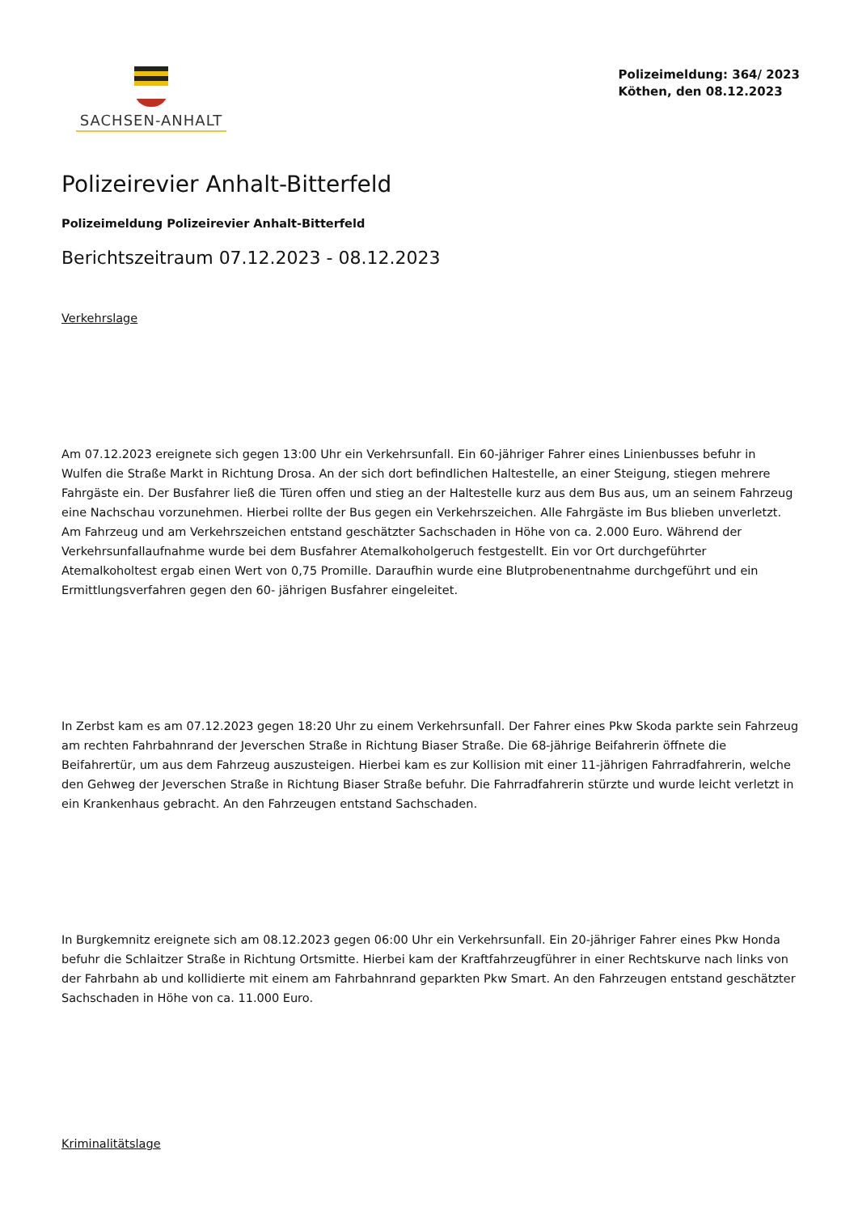SACHSEN-ANHALT
Polizeimeldung: 364/ 2023
Köthen, den 08.12.2023
Polizeirevier Anhalt-Bitterfeld
Polizeimeldung Polizeirevier Anhalt-Bitterfeld
Berichtszeitraum 07.12.2023 - 08.12.2023
Verkehrslage
Am 07.12.2023 ereignete sich gegen 13:00 Uhr ein Verkehrsunfall. Ein 60-jähriger Fahrer eines Linienbusses befuhr in Wulfen die Straße Markt in Richtung Drosa. An der sich dort befindlichen Haltestelle, an einer Steigung, stiegen mehrere Fahrgäste ein. Der Busfahrer ließ die Türen offen und stieg an der Haltestelle kurz aus dem Bus aus, um an seinem Fahrzeug eine Nachschau vorzunehmen. Hierbei rollte der Bus gegen ein Verkehrszeichen. Alle Fahrgäste im Bus blieben unverletzt. Am Fahrzeug und am Verkehrszeichen entstand geschätzter Sachschaden in Höhe von ca. 2.000 Euro. Während der Verkehrsunfallaufnahme wurde bei dem Busfahrer Atemalkoholgeruch festgestellt. Ein vor Ort durchgeführter Atemalkoholtest ergab einen Wert von 0,75 Promille. Daraufhin wurde eine Blutprobenentnahme durchgeführt und ein Ermittlungsverfahren gegen den 60- jährigen Busfahrer eingeleitet.
In Zerbst kam es am 07.12.2023 gegen 18:20 Uhr zu einem Verkehrsunfall. Der Fahrer eines Pkw Skoda parkte sein Fahrzeug am rechten Fahrbahnrand der Jeverschen Straße in Richtung Biaser Straße. Die 68-jährige Beifahrerin öffnete die Beifahrertür, um aus dem Fahrzeug auszusteigen. Hierbei kam es zur Kollision mit einer 11-jährigen Fahrradfahrerin, welche den Gehweg der Jeverschen Straße in Richtung Biaser Straße befuhr. Die Fahrradfahrerin stürzte und wurde leicht verletzt in ein Krankenhaus gebracht. An den Fahrzeugen entstand Sachschaden.
In Burgkemnitz ereignete sich am 08.12.2023 gegen 06:00 Uhr ein Verkehrsunfall. Ein 20-jähriger Fahrer eines Pkw Honda befuhr die Schlaitzer Straße in Richtung Ortsmitte. Hierbei kam der Kraftfahrzeugführer in einer Rechtskurve nach links von der Fahrbahn ab und kollidierte mit einem am Fahrbahnrand geparkten Pkw Smart. An den Fahrzeugen entstand geschätzter Sachschaden in Höhe von ca. 11.000 Euro.
Kriminalitätslage